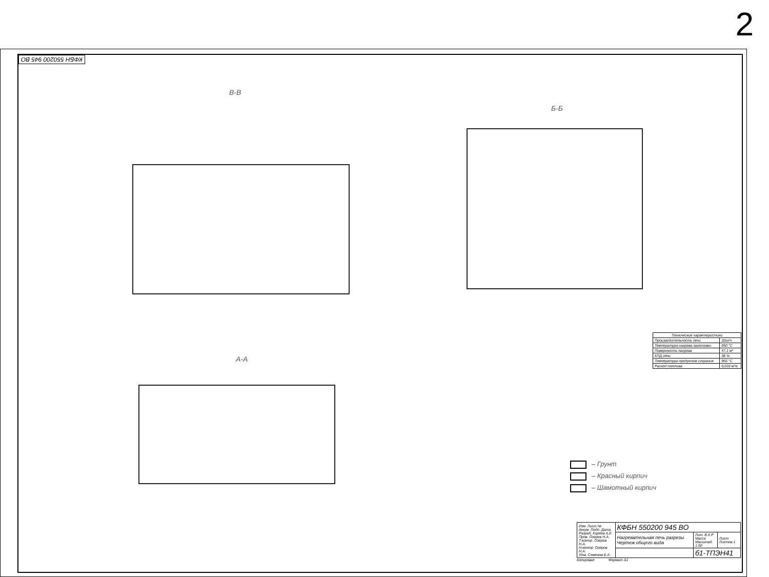2
КФБН 550200 945 ВО
В-В
Б-Б
А-А
| Технические характеристики | |
| Производительность печи | 32кг/ч |
| Температура нагрева заготовки | 950 °С |
| Поверхность нагрева | 57,1 м² |
| КПД печи | 38 % |
| Температура продуктов сгорания | 966 °С |
| Расход топлива | 0,033 м³/с |
– Грунт
– Красный кирпич
– Шамотный кирпич
| Изм. Лист № докум. Подп. Дата Разраб. Киреев А.Е. Пров. Озеров Н.А. Т.контр. Озеров Н.А. Н.контр. Озеров Н.А. Утв. Семенов Б.А. | КФБН 550200 945 ВО | | |
| | Нагревательная печь разрезы Чертеж общего вида | Лит. В К Р Масса Масштаб 1:50 | Лист Листов 1 |
| | | б1-ТПЭН41 | |
Копировал Формат А1